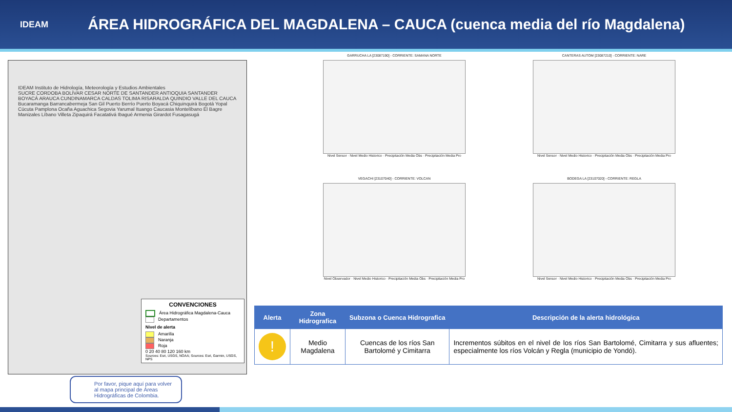IDEAM
ÁREA HIDROGRÁFICA DEL MAGDALENA – CAUCA (cuenca media del río Magdalena)
IDEAM Instituto de Hidrología, Meteorología y Estudios Ambientales
SUCRE CORDOBA BOLÍVAR CESAR NORTE DE SANTANDER ANTIOQUIA SANTANDER BOYACÁ ARAUCA CUNDINAMARCA CALDAS TOLIMA RISARALDA QUINDIO VALLE DEL CAUCA
Bucaramanga Barrancabermeja San Gil Puerto Berrío Puerto Boyacá Chiquinquirá Bogotá Yopal Cúcuta Pamplona Ocaña Aguachica Segovia Yarumal Ituango Caucasia Montelíbano El Bagre Manizales Líbano Villeta Zipaquirá Facatativá Ibagué Armenia Girardot Fusagasugá
CONVENCIONES
Área Hidrográfica Magdalena-Cauca
Departamentos
Nivel de alerta
Amarilla
Naranja
Roja
0 20 40 80 120 160 km
Sources: Esri, USGS, NOAA; Sources: Esri, Garmin, USGS, NPS
Por favor, pique aquí para volver al mapa principal de Áreas Hidrográficas de Colombia.
GARRUCHA LA [23087190] - CORRIENTE: SAMANA NORTE
Nivel Sensor · Nivel Medio Historico · Precipitación Media Obs · Precipitación Media Pro
CANTERAS AUTOM [23087210] - CORRIENTE: NARE
Nivel Sensor · Nivel Medio Historico · Precipitación Media Obs · Precipitación Media Pro
VEGACHI [23107040] - CORRIENTE: VOLCAN
Nivel Observador · Nivel Medio Historico · Precipitación Media Obs · Precipitación Media Pro
BODEGA LA [23107020] - CORRIENTE: REGLA
Nivel Sensor · Nivel Medio Historico · Precipitación Media Obs · Precipitación Media Pro
| Alerta | Zona Hidrografica | Subzona o Cuenca Hidrografica | Descripción de la alerta hidrológica |
| --- | --- | --- | --- |
| ! | Medio Magdalena | Cuencas de los ríos San Bartolomé y Cimitarra | Incrementos súbitos en el nivel de los ríos San Bartolomé, Cimitarra y sus afluentes; especialmente los ríos Volcán y Regla (municipio de Yondó). |